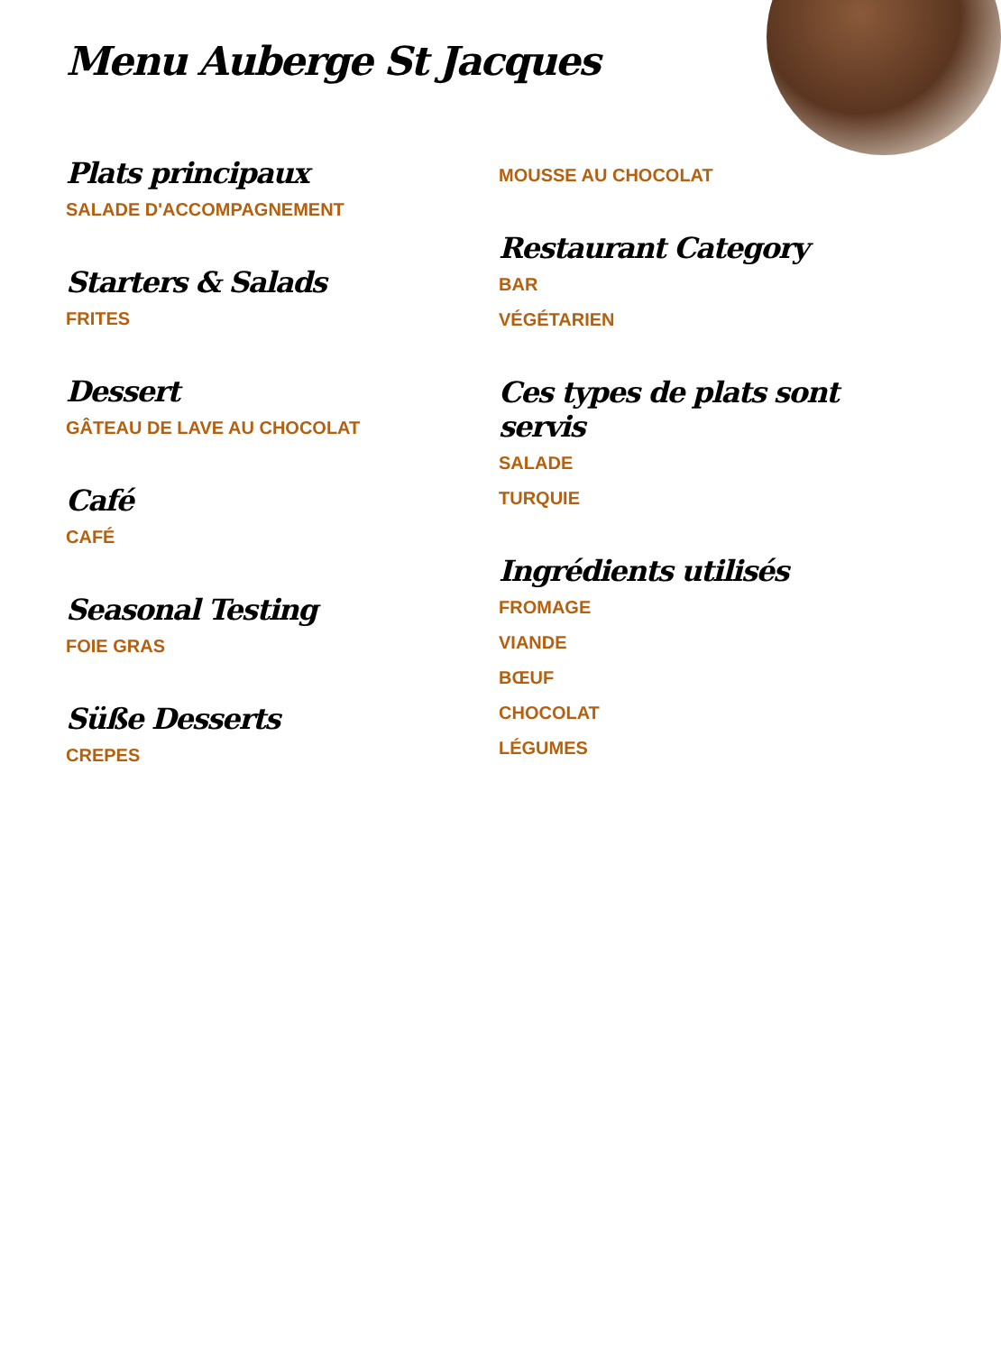Menu Auberge St Jacques
Plats principaux
SALADE D'ACCOMPAGNEMENT
Starters & Salads
FRITES
Dessert
GÂTEAU DE LAVE AU CHOCOLAT
Café
CAFÉ
Seasonal Testing
FOIE GRAS
Süße Desserts
CREPES
MOUSSE AU CHOCOLAT
Restaurant Category
BAR
VÉGÉTARIEN
Ces types de plats sont servis
SALADE
TURQUIE
Ingrédients utilisés
FROMAGE
VIANDE
BŒUF
CHOCOLAT
LÉGUMES